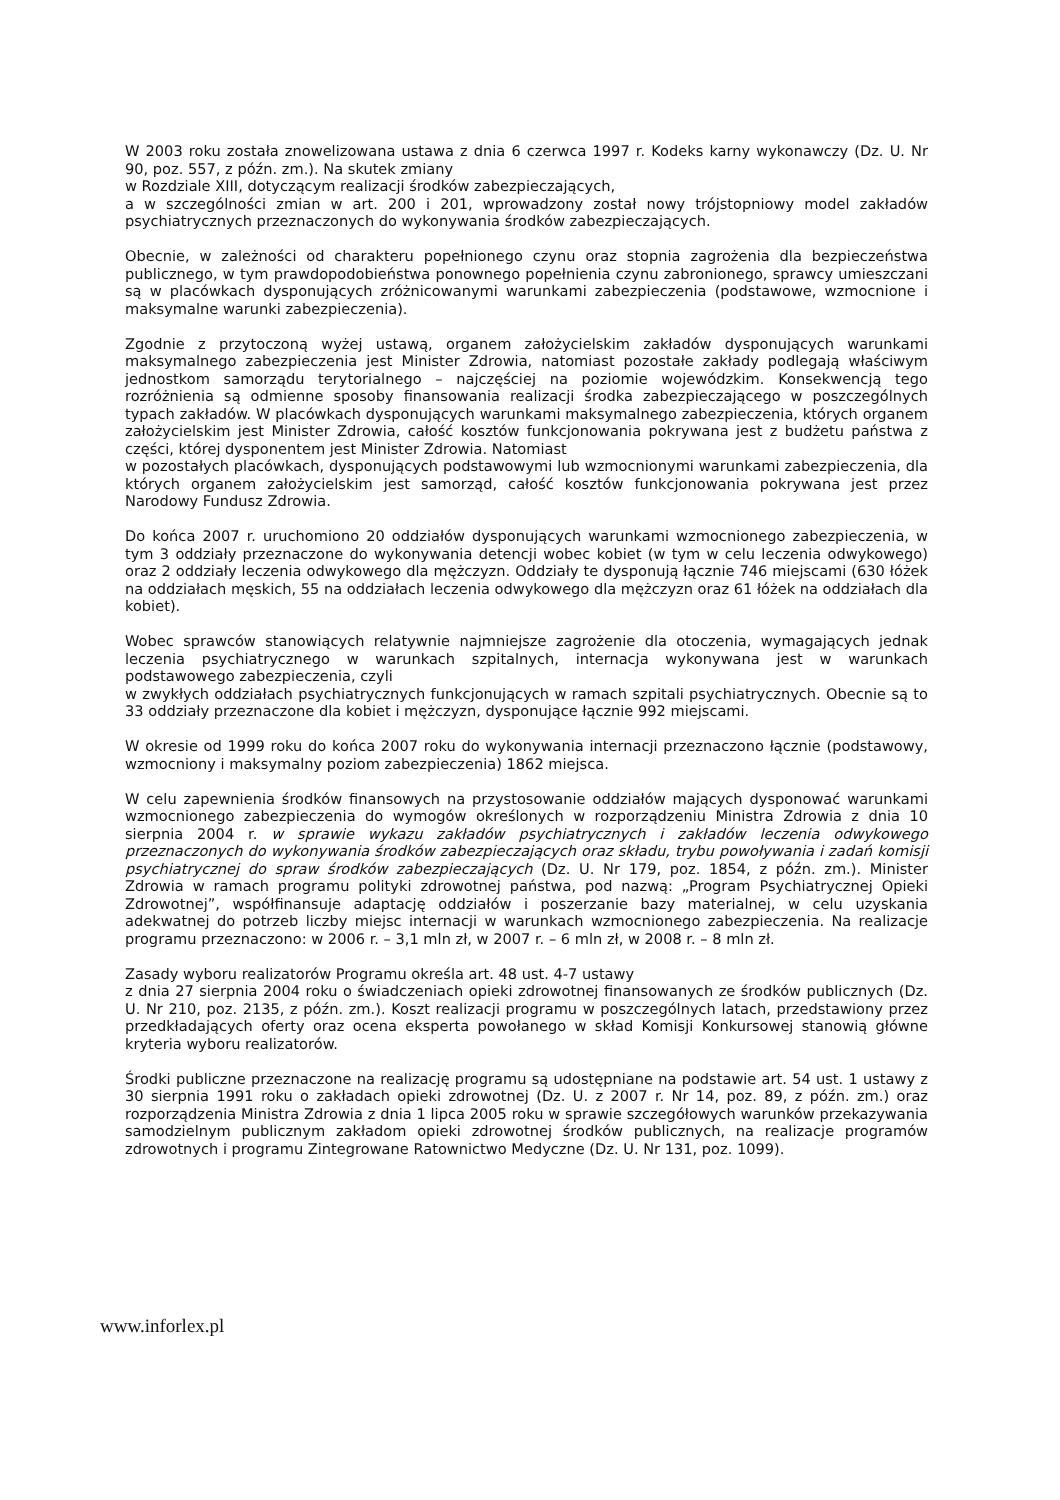W 2003 roku została znowelizowana ustawa z dnia 6 czerwca 1997 r. Kodeks karny wykonawczy (Dz. U. Nr 90, poz. 557, z późn. zm.). Na skutek zmiany
w Rozdziale XIII, dotyczącym realizacji środków zabezpieczających,
a w szczególności zmian w art. 200 i 201, wprowadzony został nowy trójstopniowy model zakładów psychiatrycznych przeznaczonych do wykonywania środków zabezpieczających.
Obecnie, w zależności od charakteru popełnionego czynu oraz stopnia zagrożenia dla bezpieczeństwa publicznego, w tym prawdopodobieństwa ponownego popełnienia czynu zabronionego, sprawcy umieszczani są w placówkach dysponujących zróżnicowanymi warunkami zabezpieczenia (podstawowe, wzmocnione i maksymalne warunki zabezpieczenia).
Zgodnie z przytoczoną wyżej ustawą, organem założycielskim zakładów dysponujących warunkami maksymalnego zabezpieczenia jest Minister Zdrowia, natomiast pozostałe zakłady podlegają właściwym jednostkom samorządu terytorialnego – najczęściej na poziomie wojewódzkim. Konsekwencją tego rozróżnienia są odmienne sposoby finansowania realizacji środka zabezpieczającego w poszczególnych typach zakładów. W placówkach dysponujących warunkami maksymalnego zabezpieczenia, których organem założycielskim jest Minister Zdrowia, całość kosztów funkcjonowania pokrywana jest z budżetu państwa z części, której dysponentem jest Minister Zdrowia. Natomiast
w pozostałych placówkach, dysponujących podstawowymi lub wzmocnionymi warunkami zabezpieczenia, dla których organem założycielskim jest samorząd, całość kosztów funkcjonowania pokrywana jest przez Narodowy Fundusz Zdrowia.
Do końca 2007 r. uruchomiono 20 oddziałów dysponujących warunkami wzmocnionego zabezpieczenia, w tym 3 oddziały przeznaczone do wykonywania detencji wobec kobiet (w tym w celu leczenia odwykowego) oraz 2 oddziały leczenia odwykowego dla mężczyzn. Oddziały te dysponują łącznie 746 miejscami (630 łóżek na oddziałach męskich, 55 na oddziałach leczenia odwykowego dla mężczyzn oraz 61 łóżek na oddziałach dla kobiet).
Wobec sprawców stanowiących relatywnie najmniejsze zagrożenie dla otoczenia, wymagających jednak leczenia psychiatrycznego w warunkach szpitalnych, internacja wykonywana jest w warunkach podstawowego zabezpieczenia, czyli
w zwykłych oddziałach psychiatrycznych funkcjonujących w ramach szpitali psychiatrycznych. Obecnie są to 33 oddziały przeznaczone dla kobiet i mężczyzn, dysponujące łącznie 992 miejscami.
W okresie od 1999 roku do końca 2007 roku do wykonywania internacji przeznaczono łącznie (podstawowy, wzmocniony i maksymalny poziom zabezpieczenia) 1862 miejsca.
W celu zapewnienia środków finansowych na przystosowanie oddziałów mających dysponować warunkami wzmocnionego zabezpieczenia do wymogów określonych w rozporządzeniu Ministra Zdrowia z dnia 10 sierpnia 2004 r. w sprawie wykazu zakładów psychiatrycznych i zakładów leczenia odwykowego przeznaczonych do wykonywania środków zabezpieczających oraz składu, trybu powoływania i zadań komisji psychiatrycznej do spraw środków zabezpieczających (Dz. U. Nr 179, poz. 1854, z późn. zm.). Minister Zdrowia w ramach programu polityki zdrowotnej państwa, pod nazwą: „Program Psychiatrycznej Opieki Zdrowotnej”, współfinansuje adaptację oddziałów i poszerzanie bazy materialnej, w celu uzyskania adekwatnej do potrzeb liczby miejsc internacji w warunkach wzmocnionego zabezpieczenia. Na realizacje programu przeznaczono: w 2006 r. – 3,1 mln zł, w 2007 r. – 6 mln zł, w 2008 r. – 8 mln zł.
Zasady wyboru realizatorów Programu określa art. 48 ust. 4-7 ustawy
z dnia 27 sierpnia 2004 roku o świadczeniach opieki zdrowotnej finansowanych ze środków publicznych (Dz. U. Nr 210, poz. 2135, z późn. zm.). Koszt realizacji programu w poszczególnych latach, przedstawiony przez przedkładających oferty oraz ocena eksperta powołanego w skład Komisji Konkursowej stanowią główne kryteria wyboru realizatorów.
Środki publiczne przeznaczone na realizację programu są udostępniane na podstawie art. 54 ust. 1 ustawy z 30 sierpnia 1991 roku o zakładach opieki zdrowotnej (Dz. U. z 2007 r. Nr 14, poz. 89, z późn. zm.) oraz rozporządzenia Ministra Zdrowia z dnia 1 lipca 2005 roku w sprawie szczegółowych warunków przekazywania samodzielnym publicznym zakładom opieki zdrowotnej środków publicznych, na realizacje programów zdrowotnych i programu Zintegrowane Ratownictwo Medyczne (Dz. U. Nr 131, poz. 1099).
www.inforlex.pl